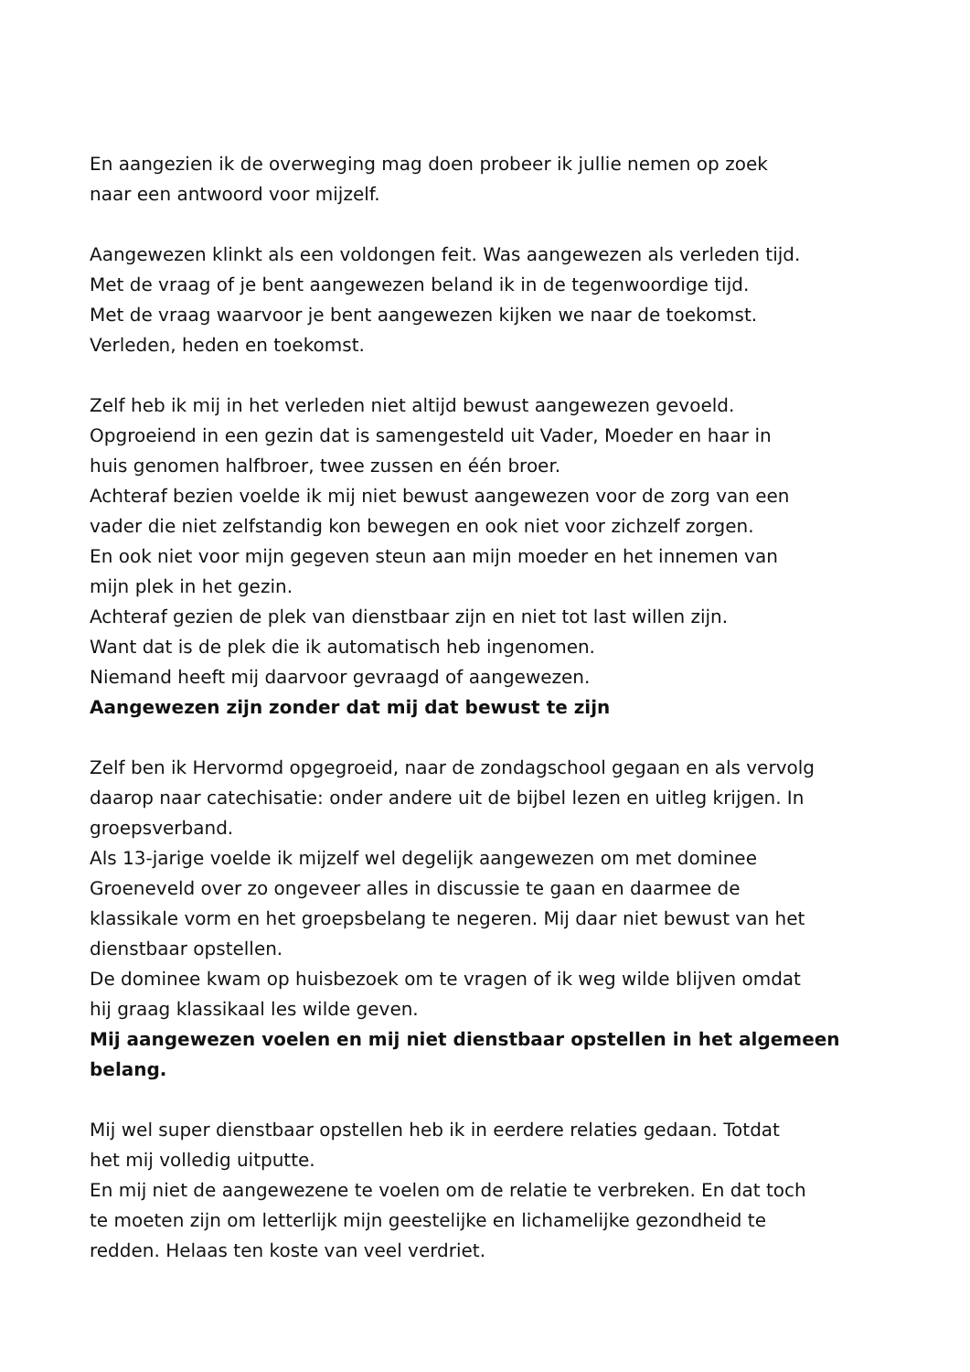En aangezien ik de overweging mag doen probeer ik jullie nemen op zoek
naar een antwoord voor mijzelf.
Aangewezen klinkt als een voldongen feit. Was aangewezen als verleden tijd.
Met de vraag of je bent aangewezen beland ik in de tegenwoordige tijd.
Met de vraag waarvoor je bent aangewezen kijken we naar de toekomst.
Verleden, heden en toekomst.
Zelf heb ik mij in het verleden niet altijd bewust aangewezen gevoeld.
Opgroeiend in een gezin dat is samengesteld uit Vader, Moeder en haar in
huis genomen halfbroer, twee zussen en één broer.
Achteraf bezien voelde ik mij niet bewust aangewezen voor de zorg van een
vader die niet zelfstandig kon bewegen en ook niet voor zichzelf zorgen.
En ook niet voor mijn gegeven steun aan mijn moeder en het innemen van
mijn plek in het gezin.
Achteraf gezien de plek van dienstbaar zijn en niet tot last willen zijn.
Want dat is de plek die ik automatisch heb ingenomen.
Niemand heeft mij daarvoor gevraagd of aangewezen.
Aangewezen zijn zonder dat mij dat bewust te zijn
Zelf ben ik Hervormd opgegroeid, naar de zondagschool gegaan en als vervolg
daarop naar catechisatie: onder andere uit de bijbel lezen en uitleg krijgen. In
groepsverband.
Als 13-jarige voelde ik mijzelf wel degelijk aangewezen om met dominee
Groeneveld over zo ongeveer alles in discussie te gaan en daarmee de
klassikale vorm en het groepsbelang te negeren. Mij daar niet bewust van het
dienstbaar opstellen.
De dominee kwam op huisbezoek om te vragen of ik weg wilde blijven omdat
hij graag klassikaal les wilde geven.
Mij aangewezen voelen en mij niet dienstbaar opstellen in het algemeen
belang.
Mij wel super dienstbaar opstellen heb ik in eerdere relaties gedaan. Totdat
het mij volledig uitputte.
En mij niet de aangewezene te voelen om de relatie te verbreken. En dat toch
te moeten zijn om letterlijk mijn geestelijke en lichamelijke gezondheid te
redden. Helaas ten koste van veel verdriet.